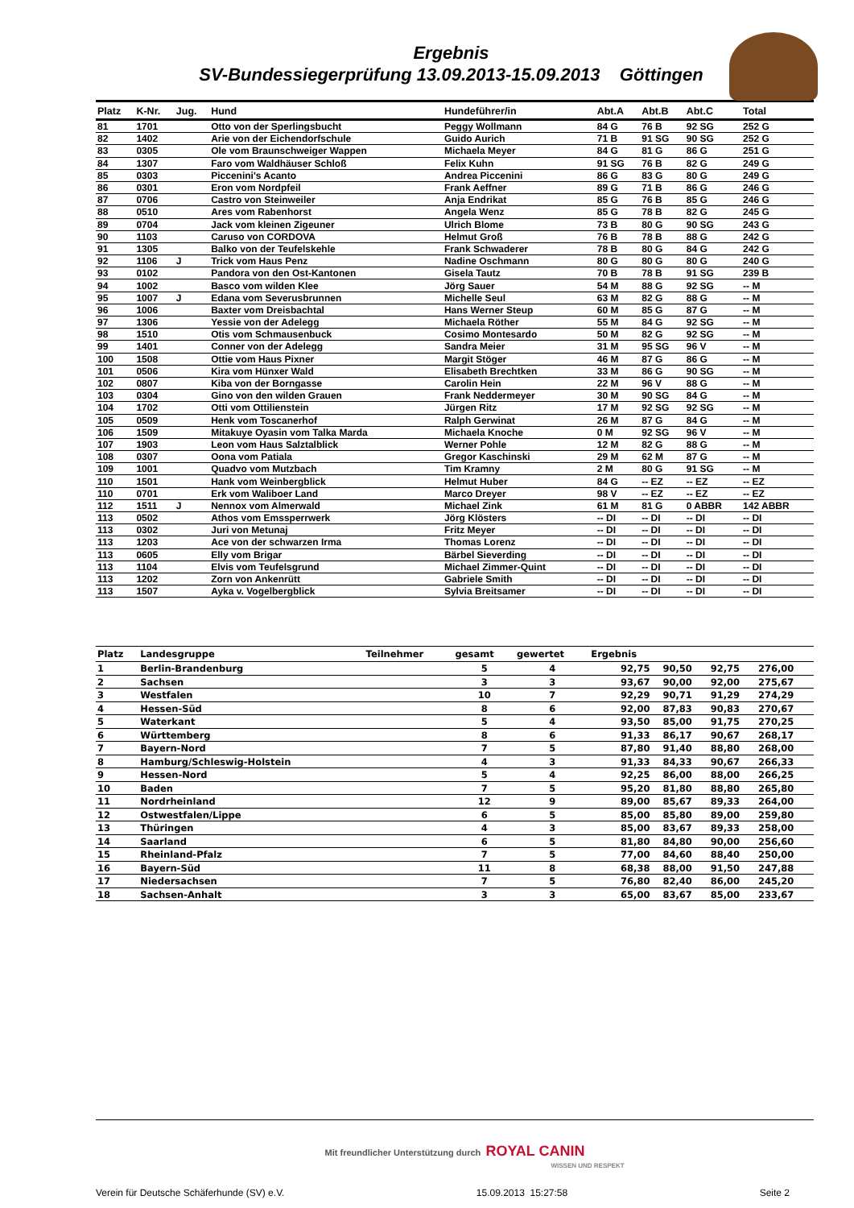Ergebnis
SV-Bundessiegerprüfung 13.09.2013-15.09.2013 Göttingen
| Platz | K-Nr. | Jug. | Hund | Hundeführer/in | Abt.A | Abt.B | Abt.C | Total |
| --- | --- | --- | --- | --- | --- | --- | --- | --- |
| 81 | 1701 | | Otto von der Sperlingsbucht | Peggy Wollmann | 84 G | 76 B | 92 SG | 252 G |
| 82 | 1402 | | Arie von der Eichendorfschule | Guido Aurich | 71 B | 91 SG | 90 SG | 252 G |
| 83 | 0305 | | Ole vom Braunschweiger Wappen | Michaela Meyer | 84 G | 81 G | 86 G | 251 G |
| 84 | 1307 | | Faro vom Waldhäuser Schloß | Felix Kuhn | 91 SG | 76 B | 82 G | 249 G |
| 85 | 0303 | | Piccenini's Acanto | Andrea Piccenini | 86 G | 83 G | 80 G | 249 G |
| 86 | 0301 | | Eron vom Nordpfeil | Frank Aeffner | 89 G | 71 B | 86 G | 246 G |
| 87 | 0706 | | Castro von Steinweiler | Anja Endrikat | 85 G | 76 B | 85 G | 246 G |
| 88 | 0510 | | Ares vom Rabenhorst | Angela Wenz | 85 G | 78 B | 82 G | 245 G |
| 89 | 0704 | | Jack vom kleinen Zigeuner | Ulrich Blome | 73 B | 80 G | 90 SG | 243 G |
| 90 | 1103 | | Caruso von CORDOVA | Helmut Groß | 76 B | 78 B | 88 G | 242 G |
| 91 | 1305 | | Balko von der Teufelskehle | Frank Schwaderer | 78 B | 80 G | 84 G | 242 G |
| 92 | 1106 | J | Trick vom Haus Penz | Nadine Oschmann | 80 G | 80 G | 80 G | 240 G |
| 93 | 0102 | | Pandora von den Ost-Kantonen | Gisela Tautz | 70 B | 78 B | 91 SG | 239 B |
| 94 | 1002 | | Basco vom wilden Klee | Jörg Sauer | 54 M | 88 G | 92 SG | -- M |
| 95 | 1007 | J | Edana vom Severusbrunnen | Michelle Seul | 63 M | 82 G | 88 G | -- M |
| 96 | 1006 | | Baxter vom Dreisbachtal | Hans Werner Steup | 60 M | 85 G | 87 G | -- M |
| 97 | 1306 | | Yessie von der Adelegg | Michaela Röther | 55 M | 84 G | 92 SG | -- M |
| 98 | 1510 | | Otis vom Schmausenbuck | Cosimo Montesardo | 50 M | 82 G | 92 SG | -- M |
| 99 | 1401 | | Conner von der Adelegg | Sandra Meier | 31 M | 95 SG | 96 V | -- M |
| 100 | 1508 | | Ottie vom Haus Pixner | Margit Stöger | 46 M | 87 G | 86 G | -- M |
| 101 | 0506 | | Kira vom Hünxer Wald | Elisabeth Brechtken | 33 M | 86 G | 90 SG | -- M |
| 102 | 0807 | | Kiba von der Borngasse | Carolin Hein | 22 M | 96 V | 88 G | -- M |
| 103 | 0304 | | Gino von den wilden Grauen | Frank Neddermeyer | 30 M | 90 SG | 84 G | -- M |
| 104 | 1702 | | Otti vom Ottilienstein | Jürgen Ritz | 17 M | 92 SG | 92 SG | -- M |
| 105 | 0509 | | Henk vom Toscanerhof | Ralph Gerwinat | 26 M | 87 G | 84 G | -- M |
| 106 | 1509 | | Mitakuye Oyasin vom Talka Marda | Michaela Knoche | 0 M | 92 SG | 96 V | -- M |
| 107 | 1903 | | Leon vom Haus Salztalblick | Werner Pohle | 12 M | 82 G | 88 G | -- M |
| 108 | 0307 | | Oona vom Patiala | Gregor Kaschinski | 29 M | 62 M | 87 G | -- M |
| 109 | 1001 | | Quadvo vom Mutzbach | Tim Kramny | 2 M | 80 G | 91 SG | -- M |
| 110 | 1501 | | Hank vom Weinbergblick | Helmut Huber | 84 G | -- EZ | -- EZ | -- EZ |
| 110 | 0701 | | Erk vom Waliboer Land | Marco Dreyer | 98 V | -- EZ | -- EZ | -- EZ |
| 112 | 1511 | J | Nennox vom Almerwald | Michael Zink | 61 M | 81 G | 0 ABBR | 142 ABBR |
| 113 | 0502 | | Athos vom Emssperrwerk | Jörg Klösters | -- DI | -- DI | -- DI | -- DI |
| 113 | 0302 | | Juri von Metunaj | Fritz Meyer | -- DI | -- DI | -- DI | -- DI |
| 113 | 1203 | | Ace von der schwarzen Irma | Thomas Lorenz | -- DI | -- DI | -- DI | -- DI |
| 113 | 0605 | | Elly vom Brigar | Bärbel Sieverding | -- DI | -- DI | -- DI | -- DI |
| 113 | 1104 | | Elvis vom Teufelsgrund | Michael Zimmer-Quint | -- DI | -- DI | -- DI | -- DI |
| 113 | 1202 | | Zorn von Ankenrütt | Gabriele Smith | -- DI | -- DI | -- DI | -- DI |
| 113 | 1507 | | Ayka v. Vogelbergblick | Sylvia Breitsamer | -- DI | -- DI | -- DI | -- DI |
| Platz | Landesgruppe | Teilnehmer | gesamt | gewertet | Ergebnis | | | |
| --- | --- | --- | --- | --- | --- | --- | --- | --- |
| 1 | Berlin-Brandenburg | | 5 | 4 | 92,75 | 90,50 | 92,75 | 276,00 |
| 2 | Sachsen | | 3 | 3 | 93,67 | 90,00 | 92,00 | 275,67 |
| 3 | Westfalen | | 10 | 7 | 92,29 | 90,71 | 91,29 | 274,29 |
| 4 | Hessen-Süd | | 8 | 6 | 92,00 | 87,83 | 90,83 | 270,67 |
| 5 | Waterkant | | 5 | 4 | 93,50 | 85,00 | 91,75 | 270,25 |
| 6 | Württemberg | | 8 | 6 | 91,33 | 86,17 | 90,67 | 268,17 |
| 7 | Bayern-Nord | | 7 | 5 | 87,80 | 91,40 | 88,80 | 268,00 |
| 8 | Hamburg/Schleswig-Holstein | | 4 | 3 | 91,33 | 84,33 | 90,67 | 266,33 |
| 9 | Hessen-Nord | | 5 | 4 | 92,25 | 86,00 | 88,00 | 266,25 |
| 10 | Baden | | 7 | 5 | 95,20 | 81,80 | 88,80 | 265,80 |
| 11 | Nordrheinland | | 12 | 9 | 89,00 | 85,67 | 89,33 | 264,00 |
| 12 | Ostwestfalen/Lippe | | 6 | 5 | 85,00 | 85,80 | 89,00 | 259,80 |
| 13 | Thüringen | | 4 | 3 | 85,00 | 83,67 | 89,33 | 258,00 |
| 14 | Saarland | | 6 | 5 | 81,80 | 84,80 | 90,00 | 256,60 |
| 15 | Rheinland-Pfalz | | 7 | 5 | 77,00 | 84,60 | 88,40 | 250,00 |
| 16 | Bayern-Süd | | 11 | 8 | 68,38 | 88,00 | 91,50 | 247,88 |
| 17 | Niedersachsen | | 7 | 5 | 76,80 | 82,40 | 86,00 | 245,20 |
| 18 | Sachsen-Anhalt | | 3 | 3 | 65,00 | 83,67 | 85,00 | 233,67 |
Mit freundlicher Unterstützung durch ROYAL CANIN
WISSEN UND RESPEKT
Verein für Deutsche Schäferhunde (SV) e.V. 15.09.2013 15:27:58 Seite 2